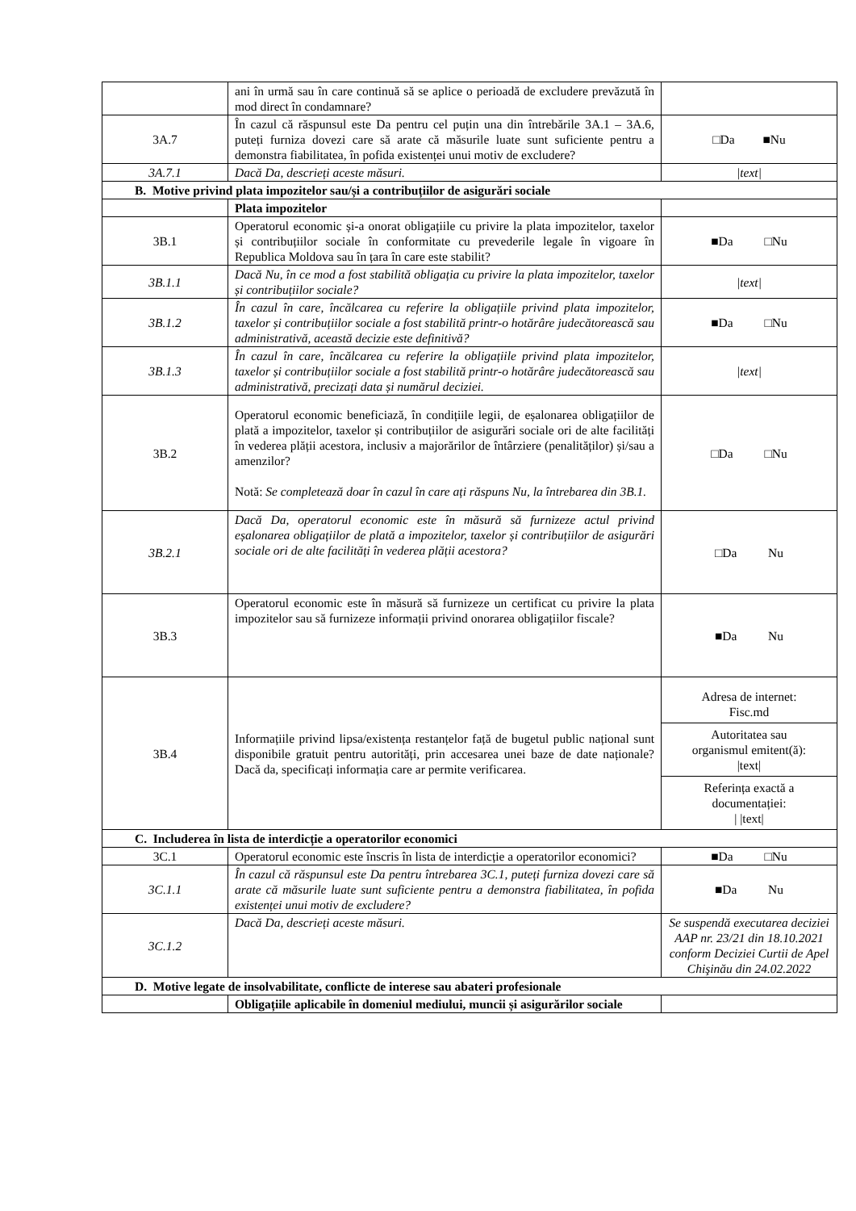| | ani în urmă sau în care continuă să se aplice o perioadă de excludere prevăzută în mod direct în condamnare? | |
| 3A.7 | În cazul că răspunsul este Da pentru cel puțin una din întrebările 3A.1 – 3A.6, puteți furniza dovezi care să arate că măsurile luate sunt suficiente pentru a demonstra fiabilitatea, în pofida existenței unui motiv de excludere? | □Da ■Nu |
| 3A.7.1 | Dacă Da, descrieți aceste măsuri. | /text/ |
| B. Motive privind plata impozitelor sau/și a contribuțiilor de asigurări sociale | | |
| | Plata impozitelor | |
| 3B.1 | Operatorul economic și-a onorat obligațiile cu privire la plata impozitelor, taxelor și contribuțiilor sociale în conformitate cu prevederile legale în vigoare în Republica Moldova sau în țara în care este stabilit? | ■Da □Nu |
| 3B.1.1 | Dacă Nu, în ce mod a fost stabilită obligația cu privire la plata impozitelor, taxelor și contribuțiilor sociale? | /text/ |
| 3B.1.2 | În cazul în care, încălcarea cu referire la obligațiile privind plata impozitelor, taxelor și contribuțiilor sociale a fost stabilită printr-o hotărâre judecătorească sau administrativă, această decizie este definitivă? | ■Da □Nu |
| 3B.1.3 | În cazul în care, încălcarea cu referire la obligațiile privind plata impozitelor, taxelor și contribuțiilor sociale a fost stabilită printr-o hotărâre judecătorească sau administrativă, precizați data și numărul deciziei. | /text/ |
| 3B.2 | Operatorul economic beneficiază, în condițiile legii, de eșalonarea obligațiilor de plată a impozitelor, taxelor și contribuțiilor de asigurări sociale ori de alte facilități în vederea plății acestora, inclusiv a majorărilor de întârziere (penalităților) și/sau a amenzilor? Notă: Se completează doar în cazul în care ați răspuns Nu, la întrebarea din 3B.1. | □Da □Nu |
| 3B.2.1 | Dacă Da, operatorul economic este în măsură să furnizeze actul privind eșalonarea obligațiilor de plată a impozitelor, taxelor și contribuțiilor de asigurări sociale ori de alte facilități în vederea plății acestora? | □Da Nu |
| 3B.3 | Operatorul economic este în măsură să furnizeze un certificat cu privire la plata impozitelor sau să furnizeze informații privind onorarea obligațiilor fiscale? | ■Da Nu |
| 3B.4 | Informațiile privind lipsa/existența restanțelor față de bugetul public național sunt disponibile gratuit pentru autorități, prin accesarea unei baze de date naționale? Dacă da, specificați informația care ar permite verificarea. | Adresa de internet: Fisc.md Autoritatea sau organismul emitent(ă): /text/ Referința exactă a documentației: / /text/ |
| C. Includerea în lista de interdicție a operatorilor economici | | |
| 3C.1 | Operatorul economic este înscris în lista de interdicție a operatorilor economici? | ■Da □Nu |
| 3C.1.1 | În cazul că răspunsul este Da pentru întrebarea 3C.1, puteți furniza dovezi care să arate că măsurile luate sunt suficiente pentru a demonstra fiabilitatea, în pofida existenței unui motiv de excludere? | ■Da Nu |
| 3C.1.2 | Dacă Da, descrieți aceste măsuri. | Se suspendă executarea deciziei AAP nr. 23/21 din 18.10.2021 conform Deciziei Curtii de Apel Chişinău din 24.02.2022 |
| D. Motive legate de insolvabilitate, conflicte de interese sau abateri profesionale | | |
| | Obligațiile aplicabile în domeniul mediului, muncii și asigurărilor sociale | |